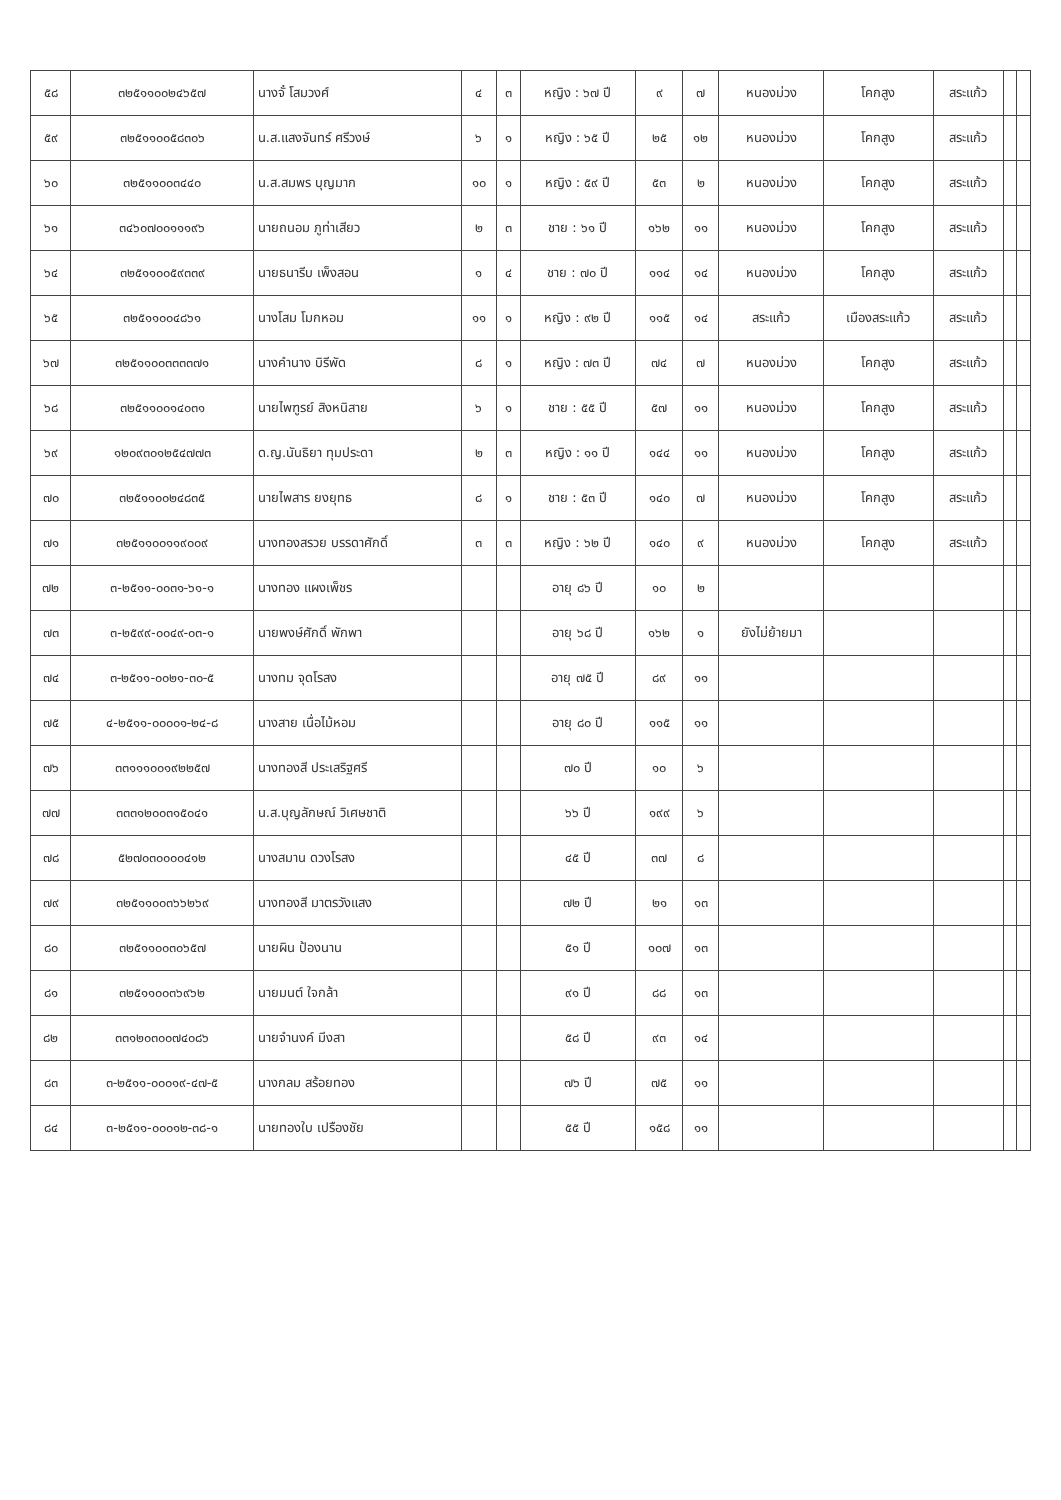| ๕๘ | ๓๒๕๑๑๐๐๒๔๖๕๗ | นางจั๋ โสมวงศ์ | ๔ | ๓ | หญิง : ๖๗ ปี | ๙ | ๗ | หนองม่วง | โคกสูง | สระแก้ว | | |
| ๕๙ | ๓๒๕๑๑๐๐๕๘๓๐๖ | น.ส.แสงจันทร์ ศรีวงษ์ | ๖ | ๑ | หญิง : ๖๕ ปี | ๒๕ | ๑๒ | หนองม่วง | โคกสูง | สระแก้ว | | |
| ๖๐ | ๓๒๕๑๑๐๐๓๔๔๐ | น.ส.สมพร บุญมาก | ๑๐ | ๑ | หญิง : ๕๙ ปี | ๕๓ | ๒ | หนองม่วง | โคกสูง | สระแก้ว | | |
| ๖๑ | ๓๔๖๐๗๐๐๑๑๑๙๖ | นายถนอม ภูท่าเสียว | ๒ | ๓ | ชาย : ๖๑ ปี | ๑๖๒ | ๑๑ | หนองม่วง | โคกสูง | สระแก้ว | | |
| ๖๔ | ๓๒๕๑๑๐๐๕๙๓๓๙ | นายธนารีบ เพ็งสอน | ๑ | ๔ | ชาย : ๗๐ ปี | ๑๑๔ | ๑๔ | หนองม่วง | โคกสูง | สระแก้ว | | |
| ๖๕ | ๓๒๕๑๑๐๐๔๘๖๑ | นางโสม โมกหอม | ๑๑ | ๑ | หญิง : ๙๒ ปี | ๑๑๕ | ๑๔ | สระแก้ว | เมืองสระแก้ว | สระแก้ว | | |
| ๖๗ | ๓๒๕๑๑๐๐๓๓๓๓๗๑ | นางคำนาง บิรีพัด | ๘ | ๑ | หญิง : ๗๓ ปี | ๗๔ | ๗ | หนองม่วง | โคกสูง | สระแก้ว | | |
| ๖๘ | ๓๒๕๑๑๐๐๑๔๐๓๑ | นายไพฑูรย์ สิงหนิสาย | ๖ | ๑ | ชาย : ๕๕ ปี | ๕๗ | ๑๑ | หนองม่วง | โคกสูง | สระแก้ว | | |
| ๖๙ | ๑๒๐๙๓๐๑๒๕๔๗๗๓ | ด.ญ.นันธิยา ทุมประดา | ๒ | ๓ | หญิง : ๑๑ ปี | ๑๔๔ | ๑๑ | หนองม่วง | โคกสูง | สระแก้ว | | |
| ๗๐ | ๓๒๕๑๑๐๐๒๔๘๓๕ | นายไพสาร ยงยุทธ | ๘ | ๑ | ชาย : ๕๓ ปี | ๑๔๐ | ๗ | หนองม่วง | โคกสูง | สระแก้ว | | |
| ๗๑ | ๓๒๕๑๑๐๐๑๑๙๐๐๙ | นางทองสรวย บรรดาศักดิ์ | ๓ | ๓ | หญิง : ๖๒ ปี | ๑๔๐ | ๙ | หนองม่วง | โคกสูง | สระแก้ว | | |
| ๗๒ | ๓-๒๕๑๑-๐๐๓๑-๖๑-๑ | นางทอง แผงเพ็ชร | | | อายุ ๘๖ ปี | ๑๐ | ๒ | | | | | |
| ๗๓ | ๓-๒๕๙๙-๐๐๔๙-๐๓-๑ | นายพงษ์ศักดิ์ พักพา | | | อายุ ๖๘ ปี | ๑๖๒ | ๑ | ยังไม่ย้ายมา | | | | |
| ๗๔ | ๓-๒๕๑๑-๐๐๒๑-๓๐-๕ | นางทม จุดโรสง | | | อายุ ๗๕ ปี | ๘๙ | ๑๑ | | | | | |
| ๗๕ | ๔-๒๕๑๑-๐๐๐๐๑-๒๔-๘ | นางสาย เนื่อไม้หอม | | | อายุ ๘๐ ปี | ๑๑๕ | ๑๑ | | | | | |
| ๗๖ | ๓๓๑๑๑๐๐๑๙๒๒๕๗ | นางทองสี ประเสริฐศรี | | | ๗๐ ปี | ๑๐ | ๖ | | | | | |
| ๗๗ | ๓๓๓๑๒๐๐๓๑๕๐๔๑ | น.ส.บุญลักษณ์ วิเศษชาติ | | | ๖๖ ปี | ๑๙๙ | ๖ | | | | | |
| ๗๘ | ๕๒๗๐๓๐๐๐๐๔๑๒ | นางสมาน ดวงโรสง | | | ๔๕ ปี | ๓๗ | ๘ | | | | | |
| ๗๙ | ๓๒๕๑๑๐๐๓๖๖๒๖๙ | นางทองสี มาตรวังแสง | | | ๗๒ ปี | ๒๑ | ๑๓ | | | | | |
| ๘๐ | ๓๒๕๑๑๐๐๓๐๖๕๗ | นายผิน ป้องนาน | | | ๕๑ ปี | ๑๐๗ | ๑๓ | | | | | |
| ๘๑ | ๓๒๕๑๑๐๐๓๖๙๖๒ | นายมนต์ ใจกล้า | | | ๙๑ ปี | ๘๘ | ๑๓ | | | | | |
| ๘๒ | ๓๓๑๒๐๓๐๐๗๔๐๘๖ | นายจำนงค์ มีงสา | | | ๕๘ ปี | ๙๓ | ๑๔ | | | | | |
| ๘๓ | ๓-๒๕๑๑-๐๐๐๑๙-๔๗-๕ | นางกลม สร้อยทอง | | | ๗๖ ปี | ๗๕ | ๑๑ | | | | | |
| ๘๔ | ๓-๒๕๑๑-๐๐๐๑๒-๓๘-๑ | นายทองใบ เปรืองชัย | | | ๕๕ ปี | ๑๕๘ | ๑๑ | | | | | |